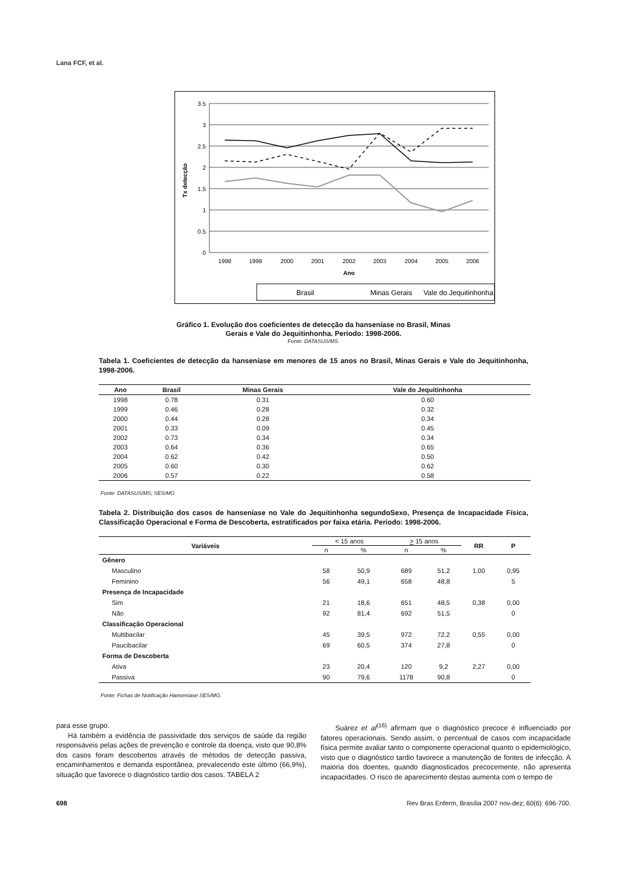Lana FCF, et al.
3.5
3
2.5
2
1.5
1
0.5
0
Tx detecção
1998
1999
2000
2001
2002
2003
2004
2005
2006
Ano
Brasil
Minas Gerais
Vale do Jequitinhonha
Gráfico 1. Evolução dos coeficientes de detecção da hanseníase no Brasil, Minas
Gerais e Vale do Jequitinhonha. Período: 1998-2006.
Fonte: DATASUS/MS.
Tabela 1. Coeficientes de detecção da hanseníase em menores de 15 anos no Brasil, Minas Gerais e Vale do Jequitinhonha, 1998-2006.
| Ano | Brasil | Minas Gerais | Vale do Jequitinhonha |
| --- | --- | --- | --- |
| 1998 | 0.78 | 0.31 | 0.60 |
| 1999 | 0.46 | 0.28 | 0.32 |
| 2000 | 0.44 | 0.28 | 0.34 |
| 2001 | 0.33 | 0.09 | 0.45 |
| 2002 | 0.73 | 0.34 | 0.34 |
| 2003 | 0.64 | 0.36 | 0.65 |
| 2004 | 0.62 | 0.42 | 0.50 |
| 2005 | 0.60 | 0.30 | 0.62 |
| 2006 | 0.57 | 0.22 | 0.58 |
Fonte: DATASUS/MS; SES/MG
Tabela 2. Distribuição dos casos de hanseníase no Vale do Jequitinhonha segundoSexo, Presença de Incapacidade Física, Classificação Operacional e Forma de Descoberta, estratificados por faixa etária. Período: 1998-2006.
| Variáveis | < 15 anos | | > 15 anos | | RR | P |
| --- | --- | --- | --- | --- | --- | --- |
| | n | % | n | % | | |
| Gênero | | | | | | |
| Masculino | 58 | 50,9 | 689 | 51,2 | 1,00 | 0,95 |
| Feminino | 56 | 49,1 | 658 | 48,8 | | 5 |
| Presença de Incapacidade | | | | | | |
| Sim | 21 | 18,6 | 651 | 48,5 | 0,38 | 0,00 |
| Não | 92 | 81,4 | 692 | 51,5 | | 0 |
| Classificação Operacional | | | | | | |
| Multibacilar | 45 | 39,5 | 972 | 72,2 | 0,55 | 0,00 |
| Paucibacilar | 69 | 60,5 | 374 | 27,8 | | 0 |
| Forma de Descoberta | | | | | | |
| Ativa | 23 | 20,4 | 120 | 9,2 | 2,27 | 0,00 |
| Passiva | 90 | 79,6 | 1178 | 90,8 | | 0 |
Fonte: Fichas de Notificação Hanseníase SES/MG.
para esse grupo.
Há também a evidência de passividade dos serviços de saúde da região responsáveis pelas ações de prevenção e controle da doença, visto que 90,8% dos casos foram descobertos através de métodos de detecção passiva, encaminhamentos e demanda espontânea, prevalecendo este último (66,9%), situação que favorece o diagnóstico tardio dos casos. TABELA 2
Suárez et al<sup>(16)</sup> afirmam que o diagnóstico precoce é influenciado por fatores operacionais. Sendo assim, o percentual de casos com incapacidade física permite avaliar tanto o componente operacional quanto o epidemiológico, visto que o diagnóstico tardio favorece a manutenção de fontes de infecção. A maioria dos doentes, quando diagnosticados precocemente, não apresenta incapacidades. O risco de aparecimento destas aumenta com o tempo de
698 Rev Bras Enferm, Brasília 2007 nov-dez; 60(6): 696-700.